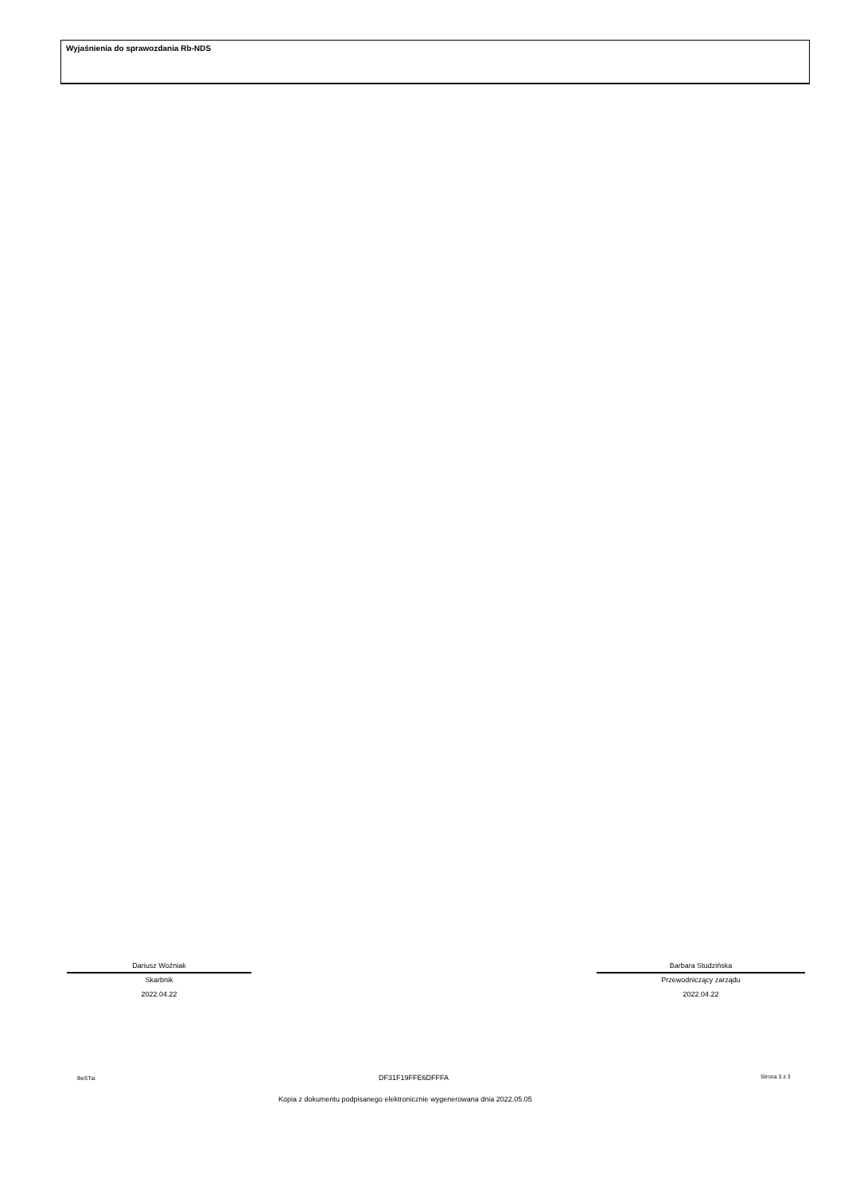Wyjaśnienia do sprawozdania Rb-NDS
Dariusz Woźniak
Skarbnik
2022.04.22
Barbara Studzińska
Przewodniczący zarządu
2022.04.22
BeSTia DF31F19FFE6DFFFA Strona 3 z 3
Kopia z dokumentu podpisanego elektronicznie wygenerowana dnia 2022.05.05